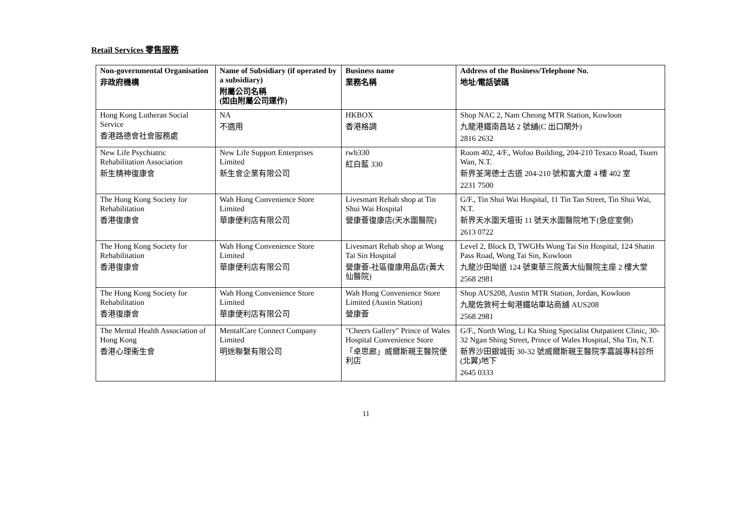Retail Services 零售服務
| Non-governmental Organisation 非政府機構 | Name of Subsidiary (if operated by a subsidiary) 附屬公司名稱 (如由附屬公司運作) | Business name 業務名稱 | Address of the Business/Telephone No. 地址/電話號碼 |
| --- | --- | --- | --- |
| Hong Kong Lutheran Social Service 香港路德會社會服務處 | NA 不適用 | HKBOX 香港格調 | Shop NAC 2, Nam Cheong MTR Station, Kowloon 九龍港鐵南昌站 2 號舖(C 出口閘外) 2816 2632 |
| New Life Psychiatric Rehabilitation Association 新生精神復康會 | New Life Support Enterprises Limited 新生會企業有限公司 | rwb330 紅白藍 330 | Room 402, 4/F., Wofoo Building, 204-210 Texaco Road, Tsuen Wan, N.T. 新界荃灣德士古道 204-210 號和富大廈 4 樓 402 室 2231 7500 |
| The Hong Kong Society for Rehabilitation 香港復康會 | Wah Hong Convenience Store Limited 華康便利店有限公司 | Livesmart Rehab shop at Tin Shui Wai Hospital 營康薈復康店(天水圍醫院) | G/F., Tin Shui Wai Hospital, 11 Tin Tan Street, Tin Shui Wai, N.T. 新界天水圍天壇街 11 號天水圍醫院地下(急症室側) 2613 0722 |
| The Hong Kong Society for Rehabilitation 香港復康會 | Wah Hong Convenience Store Limited 華康便利店有限公司 | Livesmart Rehab shop at Wong Tai Sin Hospital 營康薈-社區復康用品店(黃大仙醫院) | Level 2, Block D, TWGHs Wong Tai Sin Hospital, 124 Shatin Pass Road, Wong Tai Sin, Kowloon 九龍沙田坳道 124 號東華三院黃大仙醫院主座 2 樓大堂 2568 2981 |
| The Hong Kong Society for Rehabilitation 香港復康會 | Wah Hong Convenience Store Limited 華康便利店有限公司 | Wah Hong Convenience Store Limited (Austin Station) 營康薈 | Shop AUS208, Austin MTR Station, Jordan, Kowloon 九龍佐敦柯士甸港鐵站車站商舖 AUS208 2568 2981 |
| The Mental Health Association of Hong Kong 香港心理衞生會 | MentalCare Connect Company Limited 明途聯繫有限公司 | "Cheers Gallery" Prince of Wales Hospital Convenience Store 「卓思廊」威爾斯親王醫院便利店 | G/F., North Wing, Li Ka Shing Specialist Outpatient Clinic, 30-32 Ngan Shing Street, Prince of Wales Hospital, Sha Tin, N.T. 新界沙田銀城街 30-32 號威爾斯親王醫院李嘉誠專科診所(北翼)地下 2645 0333 |
11